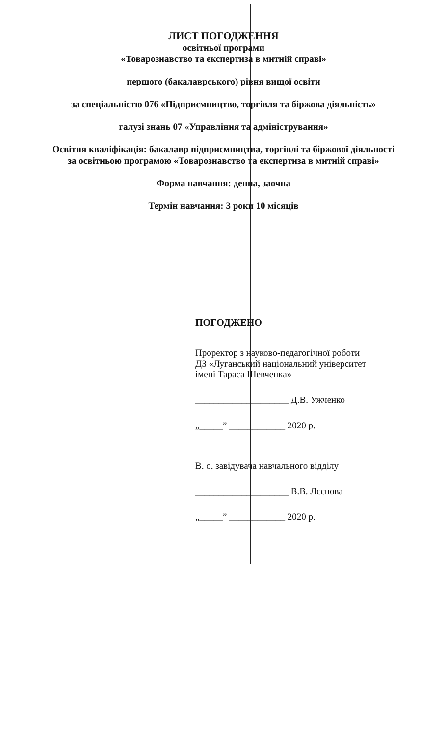ЛИСТ ПОГОДЖЕННЯ
освітньої програми
«Товарознавство та експертиза в митній справі»
першого (бакалаврського) рівня вищої освіти
за спеціальністю 076 «Підприємництво, торгівля та біржова діяльність»
галузі знань 07 «Управління та адміністрування»
Освітня кваліфікація: бакалавр підприємництва, торгівлі та біржової діяльності
за освітньою програмою «Товарознавство та експертиза в митній справі»
Форма навчання: денна, заочна
Термін навчання: 3 роки 10 місяців
ПОГОДЖЕНО
Проректор з науково-педагогічної роботи
ДЗ «Луганський національний університет
імені Тараса Шевченка»
____________________ Д.В. Ужченко
„_____” ____________ 2020 р.
В. о. завідувача навчального відділу
____________________ В.В. Лєснова
„_____” ____________ 2020 р.